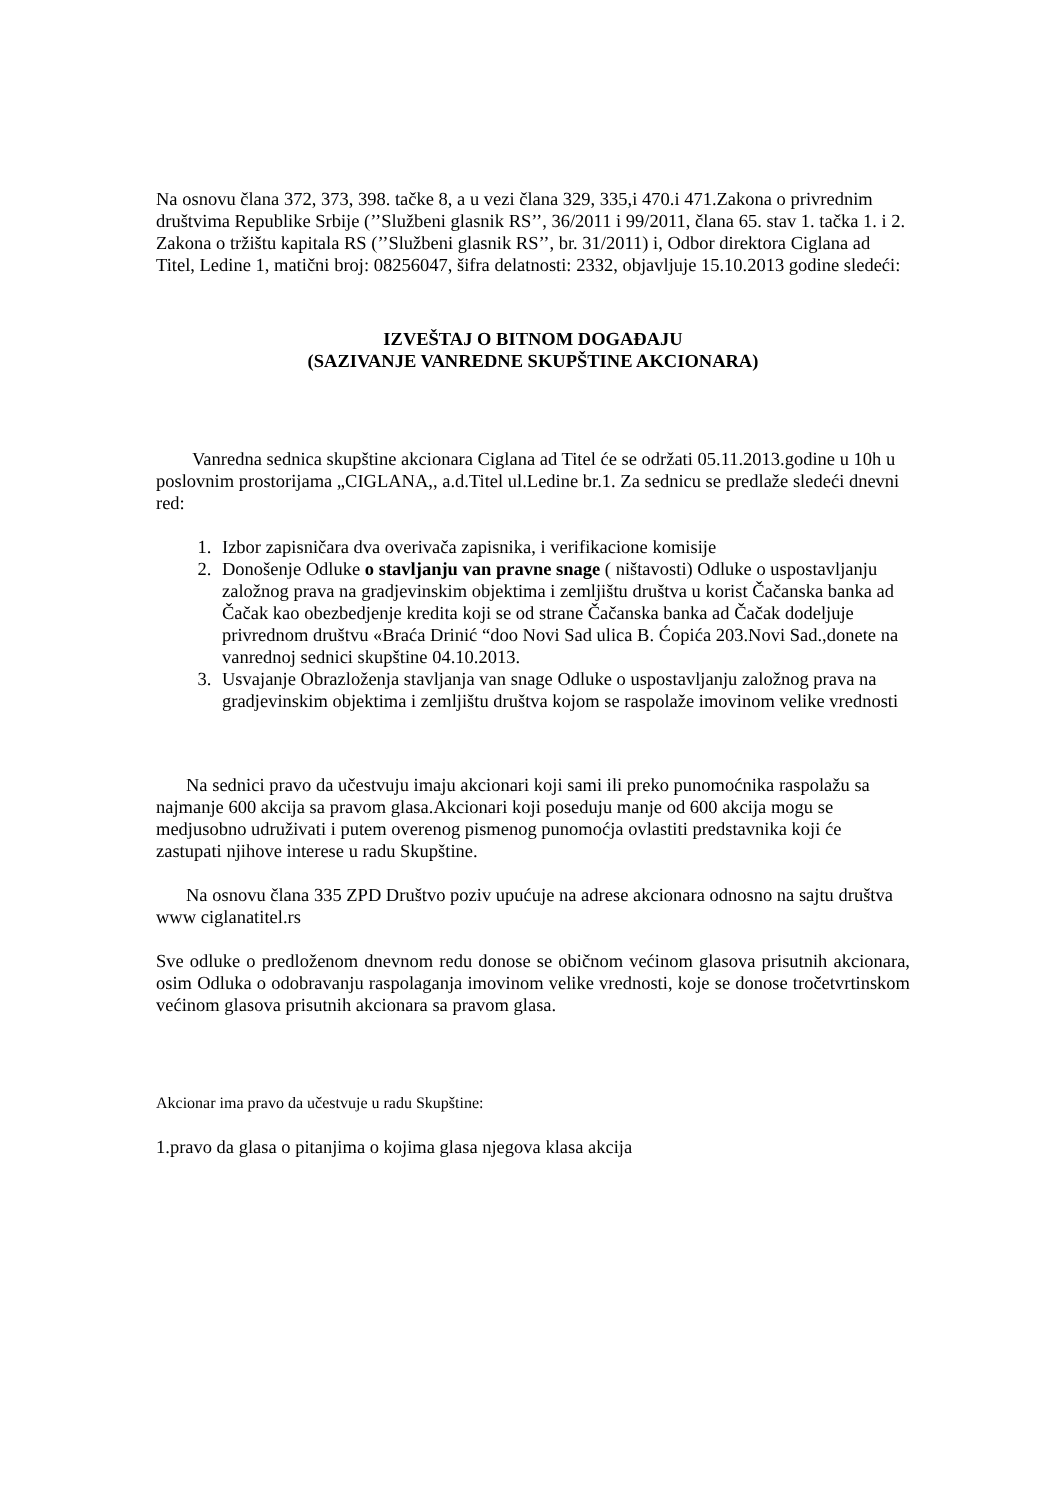Na osnovu člana 372, 373, 398. tačke 8, a u vezi člana 329, 335,i 470.i 471.Zakona o privrednim društvima Republike Srbije (’’Službeni glasnik RS’’, 36/2011 i 99/2011, člana 65. stav 1. tačka 1. i 2. Zakona o tržištu kapitala RS (’’Službeni glasnik RS’’, br. 31/2011) i, Odbor direktora Ciglana ad Titel, Ledine 1, matični broj: 08256047, šifra delatnosti: 2332, objavljuje 15.10.2013 godine sledeći:
IZVEŠTAJ O BITNOM DOGAĐAJU
(SAZIVANJE VANREDNE SKUPŠTINE AKCIONARA)
Vanredna sednica skupštine akcionara Ciglana ad Titel će se održati 05.11.2013.godine u 10h u poslovnim prostorijama „CIGLANA,, a.d.Titel ul.Ledine br.1. Za sednicu se predlaže sledeći dnevni red:
1. Izbor zapisničara dva overivača zapisnika, i verifikacione komisije
2. Donošenje Odluke o stavljanju van pravne snage ( ništavosti) Odluke o uspostavljanju založnog prava na gradjevinskim objektima i zemljištu društva u korist Čačanska banka ad Čačak kao obezbedjenje kredita koji se od strane Čačanska banka ad Čačak dodeljuje privrednom društvu «Braća Drinić “doo Novi Sad ulica B. Ćopića 203.Novi Sad.,donete na vanrednoj sednici skupštine 04.10.2013.
3. Usvajanje Obrazloženja stavljanja van snage Odluke o uspostavljanju založnog prava na gradjevinskim objektima i zemljištu društva kojom se raspolaže imovinom velike vrednosti
Na sednici pravo da učestvuju imaju akcionari koji sami ili preko punomoćnika raspolažu sa najmanje 600 akcija sa pravom glasa.Akcionari koji poseduju manje od 600 akcija mogu se medjusobno udruživati i putem overenog pismenog punomoćja ovlastiti predstavnika koji će zastupati njihove interese u radu Skupštine.
Na osnovu člana 335 ZPD Društvo poziv upućuje na adrese akcionara odnosno na sajtu društva www ciglanatitel.rs
Sve odluke o predloženom dnevnom redu donose se običnom većinom glasova prisutnih akcionara, osim Odluka o odobravanju raspolaganja imovinom velike vrednosti, koje se donose tročetvrtinskom većinom glasova prisutnih akcionara sa pravom glasa.
Akcionar ima pravo da učestvuje u radu Skupštine:
1.pravo da glasa o pitanjima o kojima glasa njegova klasa akcija